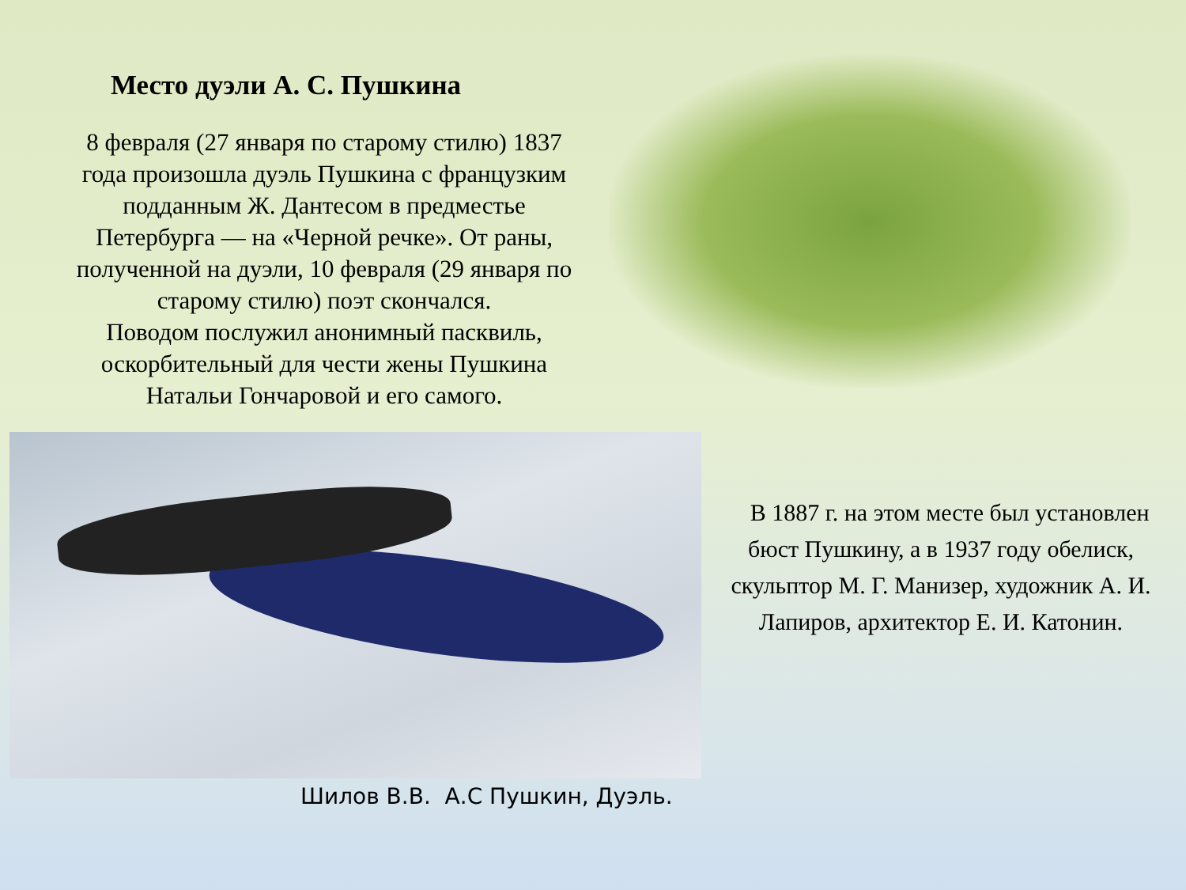Место дуэли А. С. Пушкина
8 февраля (27 января по старому стилю) 1837 года произошла дуэль Пушкина с французким подданным Ж. Дантесом в предместье Петербурга — на «Черной речке». От раны, полученной на дуэли, 10 февраля (29 января по старому стилю) поэт скончался.
Поводом послужил анонимный пасквиль, оскорбительный для чести жены Пушкина Натальи Гончаровой и его самого.
В 1887 г. на этом месте был установлен бюст Пушкину, а в 1937 году обелиск, скульптор М. Г. Манизер, художник А. И. Лапиров, архитектор Е. И. Катонин.
Шилов В.В. А.С Пушкин, Дуэль.